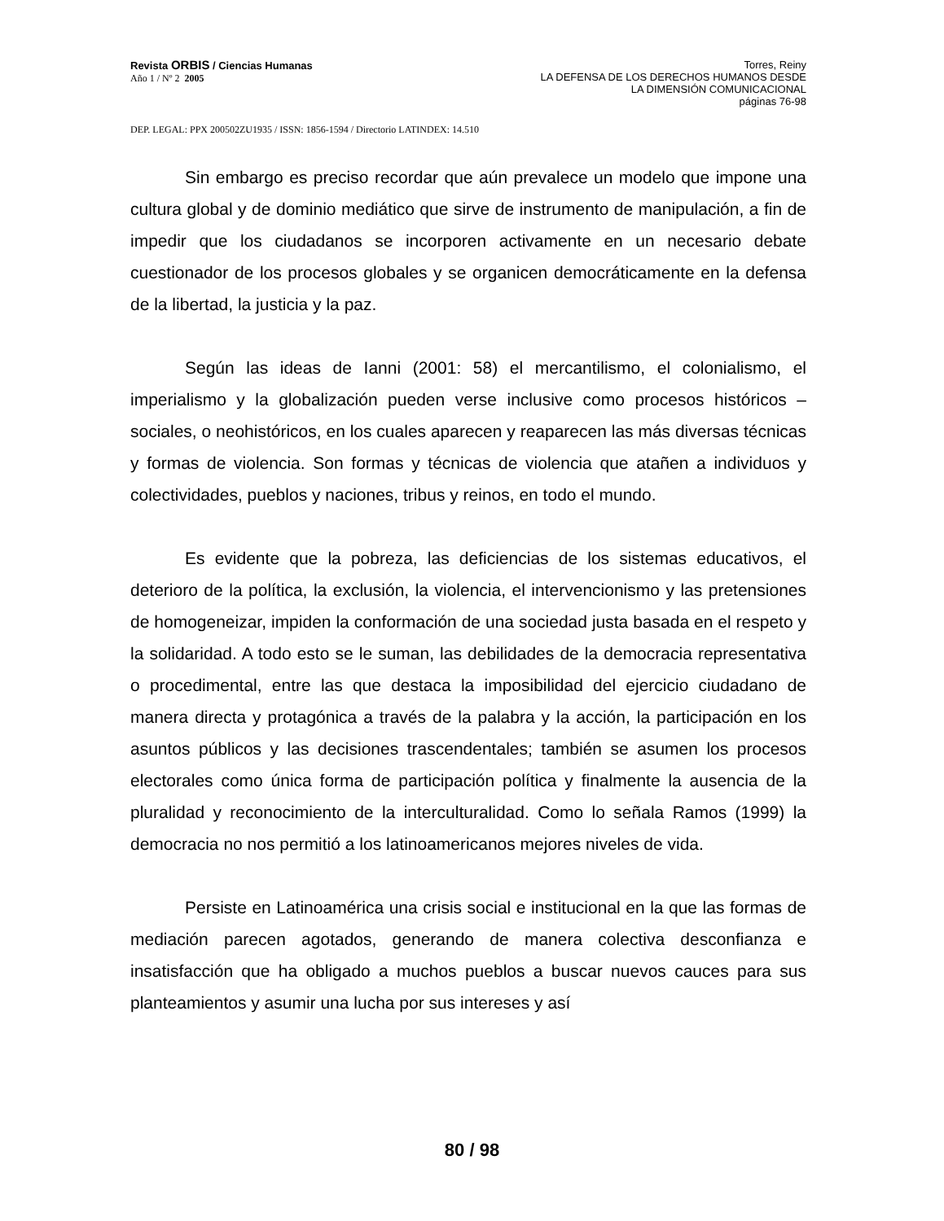Revista ORBIS / Ciencias Humanas
Año 1 / Nº 2 2005
Torres, Reiny
LA DEFENSA DE LOS DERECHOS HUMANOS DESDE
LA DIMENSIÓN COMUNICACIONAL
páginas 76-98
DEP. LEGAL: PPX 200502ZU1935 / ISSN: 1856-1594 / Directorio LATINDEX: 14.510
Sin embargo es preciso recordar que aún prevalece un modelo que impone una cultura global y de dominio mediático que sirve de instrumento de manipulación, a fin de impedir que los ciudadanos se incorporen activamente en un necesario debate cuestionador de los procesos globales y se organicen democráticamente en la defensa de la libertad, la justicia y la paz.
Según las ideas de Ianni (2001: 58) el mercantilismo, el colonialismo, el imperialismo y la globalización pueden verse inclusive como procesos históricos – sociales, o neohistóricos, en los cuales aparecen y reaparecen las más diversas técnicas y formas de violencia. Son formas y técnicas de violencia que atañen a individuos y colectividades, pueblos y naciones, tribus y reinos, en todo el mundo.
Es evidente que la pobreza, las deficiencias de los sistemas educativos, el deterioro de la política, la exclusión, la violencia, el intervencionismo y las pretensiones de homogeneizar, impiden la conformación de una sociedad justa basada en el respeto y la solidaridad. A todo esto se le suman, las debilidades de la democracia representativa o procedimental, entre las que destaca la imposibilidad del ejercicio ciudadano de manera directa y protagónica a través de la palabra y la acción, la participación en los asuntos públicos y las decisiones trascendentales; también se asumen los procesos electorales como única forma de participación política y finalmente la ausencia de la pluralidad y reconocimiento de la interculturalidad. Como lo señala Ramos (1999) la democracia no nos permitió a los latinoamericanos mejores niveles de vida.
Persiste en Latinoamérica una crisis social e institucional en la que las formas de mediación parecen agotados, generando de manera colectiva desconfianza e insatisfacción que ha obligado a muchos pueblos a buscar nuevos cauces para sus planteamientos y asumir una lucha por sus intereses y así
80 / 98